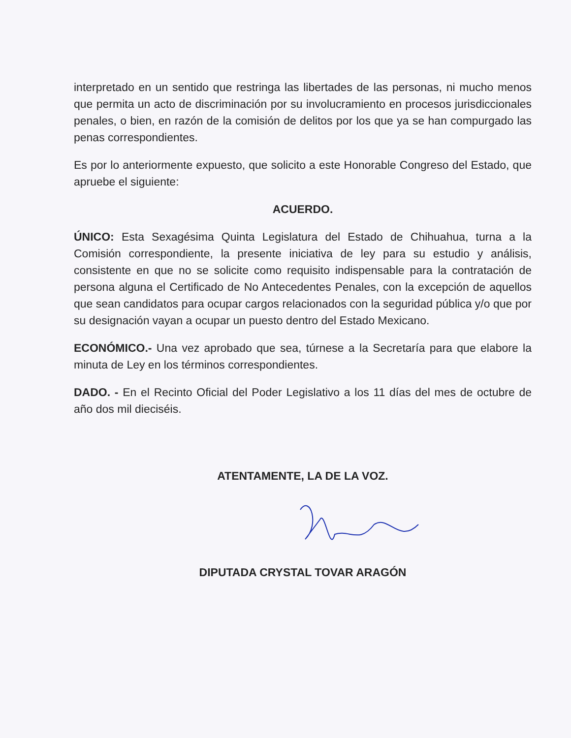interpretado en un sentido que restringa las libertades de las personas, ni mucho menos que permita un acto de discriminación por su involucramiento en procesos jurisdiccionales penales, o bien, en razón de la comisión de delitos por los que ya se han compurgado las penas correspondientes.
Es por lo anteriormente expuesto, que solicito a este Honorable Congreso del Estado, que apruebe el siguiente:
ACUERDO.
ÚNICO: Esta Sexagésima Quinta Legislatura del Estado de Chihuahua, turna a la Comisión correspondiente, la presente iniciativa de ley para su estudio y análisis, consistente en que no se solicite como requisito indispensable para la contratación de persona alguna el Certificado de No Antecedentes Penales, con la excepción de aquellos que sean candidatos para ocupar cargos relacionados con la seguridad pública y/o que por su designación vayan a ocupar un puesto dentro del Estado Mexicano.
ECONÓMICO.- Una vez aprobado que sea, túrnese a la Secretaría para que elabore la minuta de Ley en los términos correspondientes.
DADO. - En el Recinto Oficial del Poder Legislativo a los 11 días del mes de octubre de año dos mil dieciséis.
ATENTAMENTE, LA DE LA VOZ.
DIPUTADA CRYSTAL TOVAR ARAGÓN